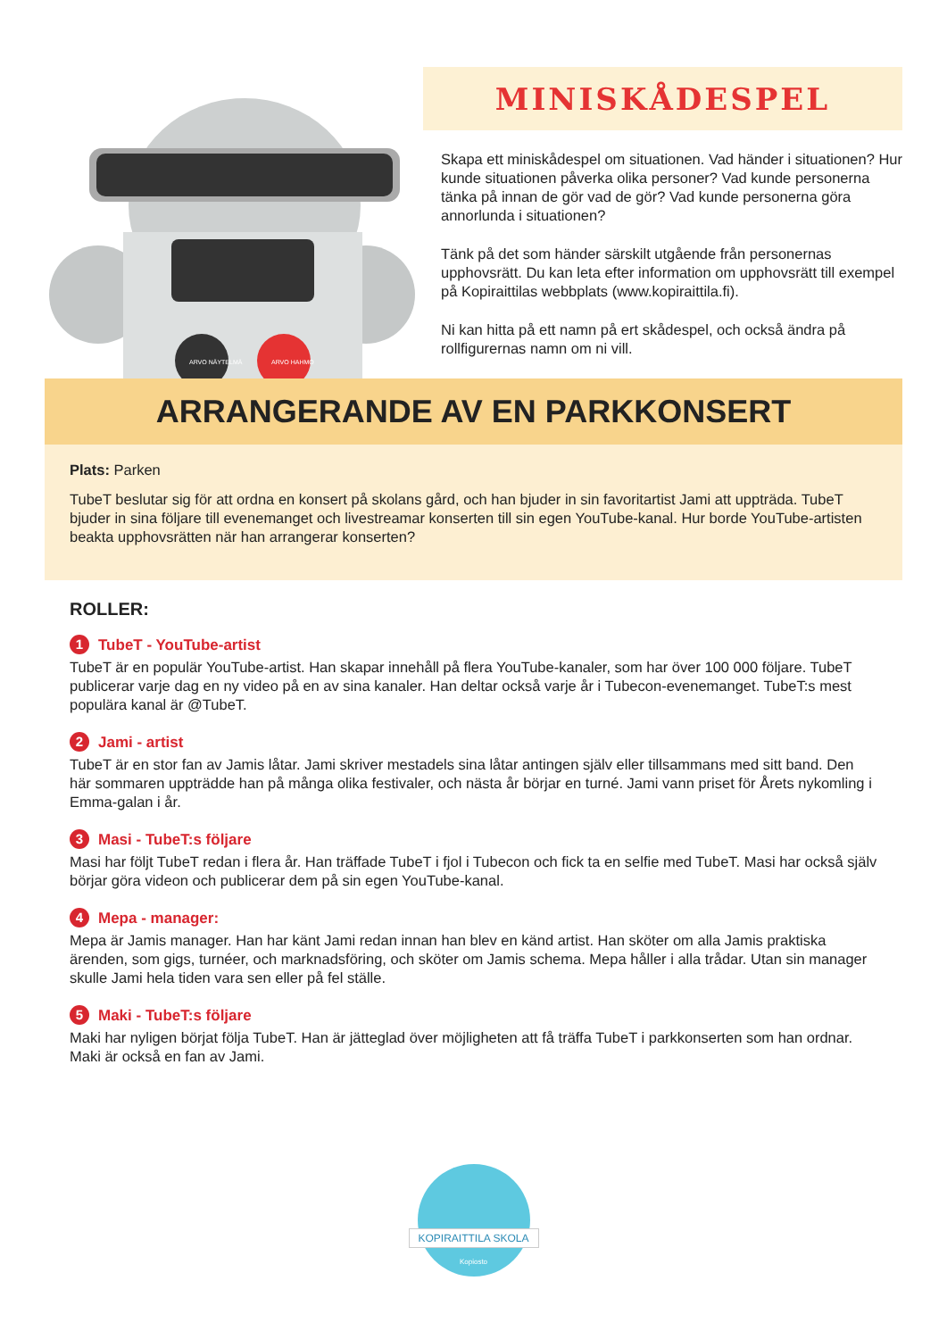ARVO NÄYTELMÄ
ARVO HAHMO
MINISKÅDESPEL
Skapa ett miniskådespel om situationen. Vad händer i situationen? Hur kunde situationen påverka olika personer? Vad kunde personerna tänka på innan de gör vad de gör? Vad kunde personerna göra annorlunda i situationen?
Tänk på det som händer särskilt utgående från personernas upphovsrätt. Du kan leta efter information om upphovsrätt till exempel på Kopiraittilas webbplats (www.kopiraittila.fi).
Ni kan hitta på ett namn på ert skådespel, och också ändra på rollfigurernas namn om ni vill.
ARRANGERANDE AV EN PARKKONSERT
Plats: Parken
TubeT beslutar sig för att ordna en konsert på skolans gård, och han bjuder in sin favoritartist Jami att uppträda. TubeT bjuder in sina följare till evenemanget och livestreamar konserten till sin egen YouTube-kanal. Hur borde YouTube-artisten beakta upphovsrätten när han arrangerar konserten?
ROLLER:
1 TubeT - YouTube-artist
TubeT är en populär YouTube-artist. Han skapar innehåll på flera YouTube-kanaler, som har över 100 000 följare. TubeT publicerar varje dag en ny video på en av sina kanaler. Han deltar också varje år i Tubecon-evenemanget. TubeT:s mest populära kanal är @TubeT.
2 Jami - artist
TubeT är en stor fan av Jamis låtar. Jami skriver mestadels sina låtar antingen själv eller tillsammans med sitt band. Den här sommaren uppträdde han på många olika festivaler, och nästa år börjar en turné. Jami vann priset för Årets nykomling i Emma-galan i år.
3 Masi - TubeT:s följare
Masi har följt TubeT redan i flera år. Han träffade TubeT i fjol i Tubecon och fick ta en selfie med TubeT. Masi har också själv börjar göra videon och publicerar dem på sin egen YouTube-kanal.
4 Mepa - manager:
Mepa är Jamis manager. Han har känt Jami redan innan han blev en känd artist. Han sköter om alla Jamis praktiska ärenden, som gigs, turnéer, och marknadsföring, och sköter om Jamis schema. Mepa håller i alla trådar. Utan sin manager skulle Jami hela tiden vara sen eller på fel ställe.
5 Maki - TubeT:s följare
Maki har nyligen börjat följa TubeT. Han är jätteglad över möjligheten att få träffa TubeT i parkkonserten som han ordnar. Maki är också en fan av Jami.
KOPIRAITTILA SKOLA
Kopiosto